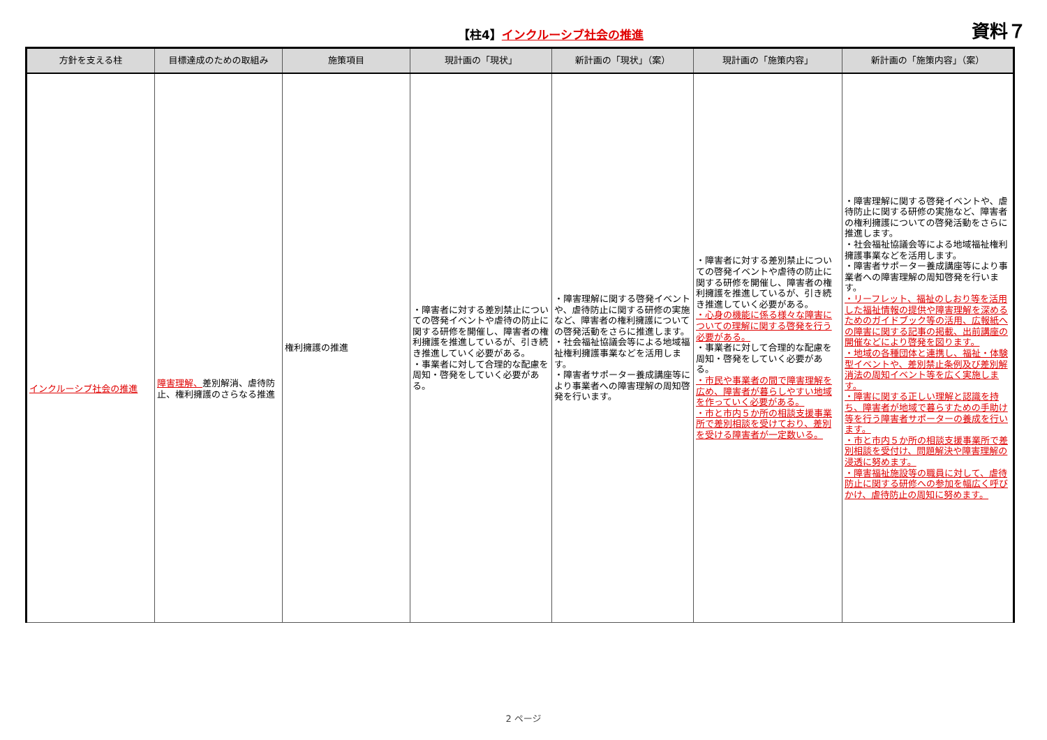【柱4】インクルーシブ社会の推進
資料７
| 方針を支える柱 | 目標達成のための取組み | 施策項目 | 現計画の「現状」 | 新計画の「現状」（案） | 現計画の「施策内容」 | 新計画の「施策内容」（案） |
| --- | --- | --- | --- | --- | --- | --- |
| インクルーシブ社会の推進 | 障害理解、 差別解消、虐待防止、権利擁護のさらなる推進 | 権利擁護の推進 | ・障害者に対する差別禁止についての啓発イベントや虐待の防止に関する研修を開催し、障害者の権利擁護を推進しているが、引き続き推進していく必要がある。 ・事業者に対して合理的な配慮を周知・啓発をしていく必要がある。 | ・障害理解に関する啓発イベントや、虐待防止に関する研修の実施など、障害者の権利擁護についての啓発活動をさらに推進します。 ・社会福祉協議会等による地域福祉権利擁護事業などを活用します。 ・障害者サポーター養成講座等により事業者への障害理解の周知啓発を行います。 | ・障害者に対する差別禁止についての啓発イベントや虐待の防止に関する研修を開催し、障害者の権利擁護を推進しているが、引き続き推進していく必要がある。 ・心身の機能に係る様々な障害についての理解に関する啓発を行う必要がある。 ・事業者に対して合理的な配慮を周知・啓発をしていく必要がある。 ・市民や事業者の間で障害理解を広め、障害者が暮らしやすい地域を作っていく必要がある。 ・市と市内５か所の相談支援事業所で差別相談を受けており、差別を受ける障害者が一定数いる。 | ・障害理解に関する啓発イベントや、虐待防止に関する研修の実施など、障害者の権利擁護についての啓発活動をさらに推進します。 ・社会福祉協議会等による地域福祉権利擁護事業などを活用します。 ・障害者サポーター養成講座等により事業者への障害理解の周知啓発を行います。 ・リーフレット、福祉のしおり等を活用した福祉情報の提供や障害理解を深めるためのガイドブック等の活用、広報紙への障害に関する記事の掲載、出前講座の開催などにより啓発を図ります。 ・地域の各種団体と連携し、福祉・体験型イベントや、差別禁止条例及び差別解消法の周知イベント等を広く実施します。 ・障害に関する正しい理解と認識を持ち、障害者が地域で暮らすための手助け等を行う障害者サポーターの養成を行います。 ・市と市内５か所の相談支援事業所で差別相談を受付け、問題解決や障害理解の浸透に努めます。 ・障害福祉施設等の職員に対して、虐待防止に関する研修への参加を幅広く呼びかけ、虐待防止の周知に努めます。 |
2 ページ